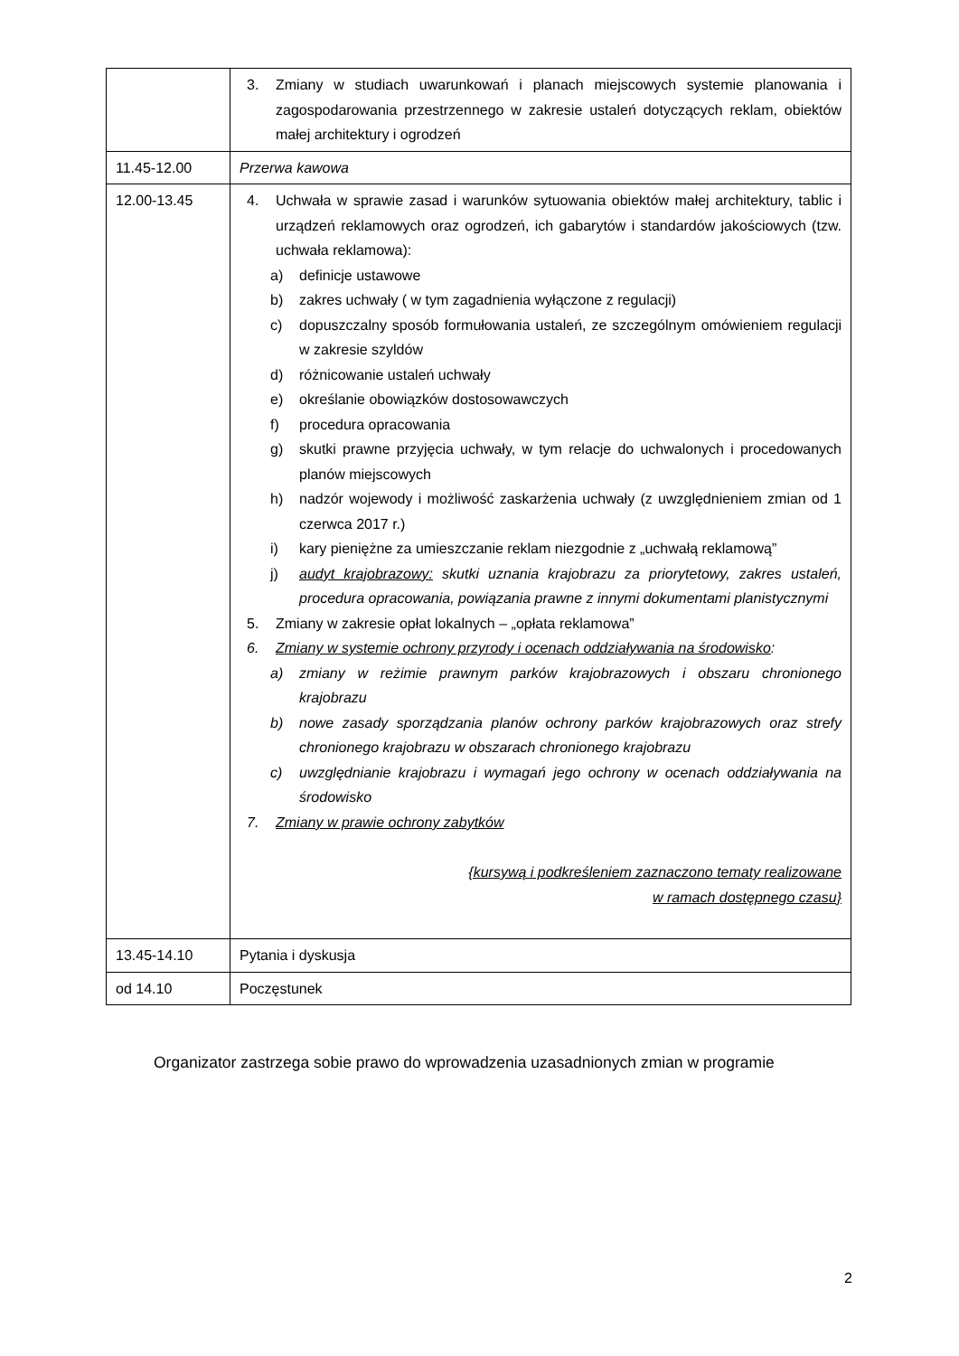| | 3. Zmiany w studiach uwarunkowań i planach miejscowych systemie planowania i zagospodarowania przestrzennego w zakresie ustaleń dotyczących reklam, obiektów małej architektury i ogrodzeń |
| 11.45-12.00 | Przerwa kawowa |
| 12.00-13.45 | 4. Uchwała w sprawie zasad i warunków sytuowania obiektów małej architektury, tablic i urządzeń reklamowych oraz ogrodzeń, ich gabarytów i standardów jakościowych (tzw. uchwała reklamowa): a) definicje ustawowe b) zakres uchwały ( w tym zagadnienia wyłączone z regulacji) c) dopuszczalny sposób formułowania ustaleń, ze szczególnym omówieniem regulacji w zakresie szyldów d) różnicowanie ustaleń uchwały e) określanie obowiązków dostosowawczych f) procedura opracowania g) skutki prawne przyjęcia uchwały, w tym relacje do uchwalonych i procedowanych planów miejscowych h) nadzór wojewody i możliwość zaskarżenia uchwały (z uwzględnieniem zmian od 1 czerwca 2017 r.) i) kary pieniężne za umieszczanie reklam niezgodnie z „uchwałą reklamową” j) audyt krajobrazowy: skutki uznania krajobrazu za priorytetowy, zakres ustaleń, procedura opracowania, powiązania prawne z innymi dokumentami planistycznymi 5. Zmiany w zakresie opłat lokalnych – „opłata reklamowa” 6. Zmiany w systemie ochrony przyrody i ocenach oddziaływania na środowisko : a) zmiany w reżimie prawnym parków krajobrazowych i obszaru chronionego krajobrazu b) nowe zasady sporządzania planów ochrony parków krajobrazowych oraz strefy chronionego krajobrazu w obszarach chronionego krajobrazu c) uwzględnianie krajobrazu i wymagań jego ochrony w ocenach oddziaływania na środowisko 7. Zmiany w prawie ochrony zabytków {kursywą i podkreśleniem zaznaczono tematy realizowane w ramach dostępnego czasu} |
| 13.45-14.10 | Pytania i dyskusja |
| od 14.10 | Poczęstunek |
Organizator zastrzega sobie prawo do wprowadzenia uzasadnionych zmian w programie
2